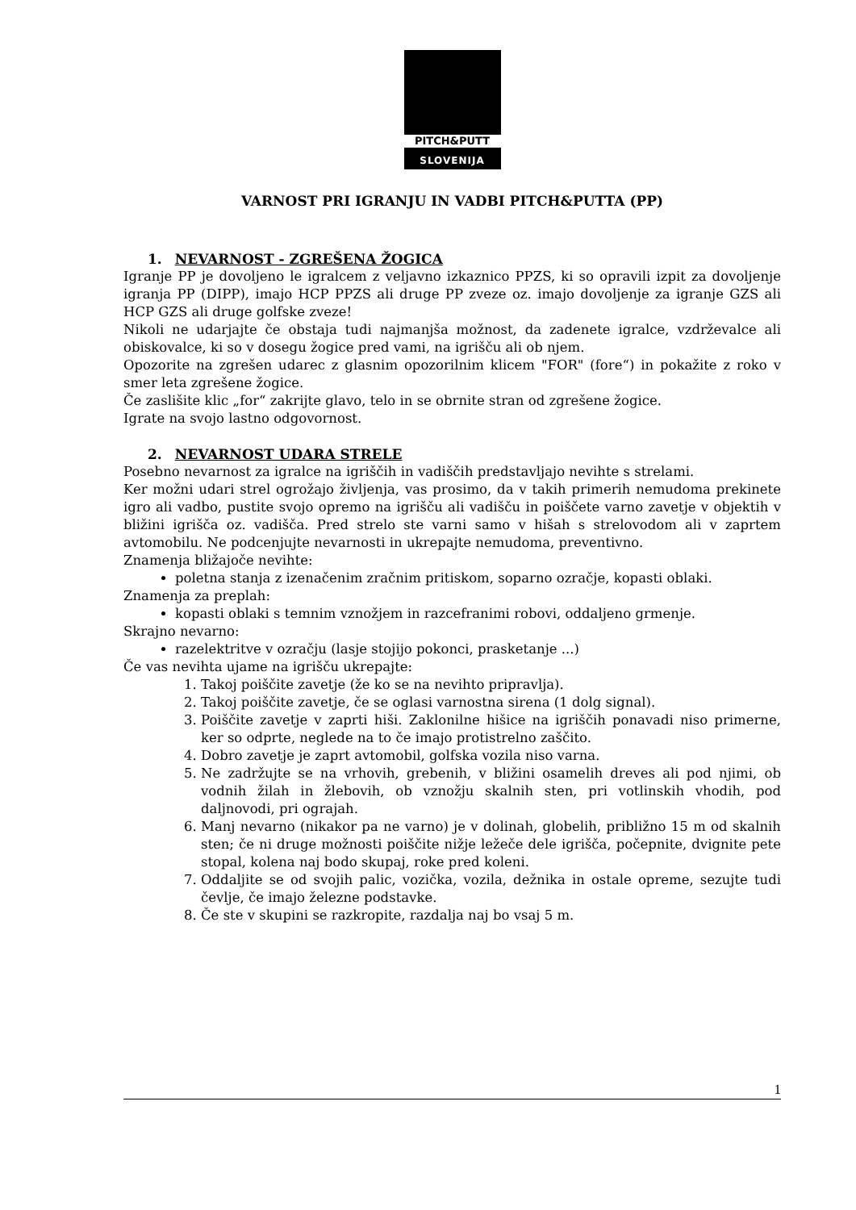PITCH&PUTT
SLOVENIJA
VARNOST PRI IGRANJU IN VADBI PITCH&PUTTA (PP)
1. NEVARNOST - ZGREŠENA ŽOGICA
Igranje PP je dovoljeno le igralcem z veljavno izkaznico PPZS, ki so opravili izpit za dovoljenje igranja PP (DIPP), imajo HCP PPZS ali druge PP zveze oz. imajo dovoljenje za igranje GZS ali HCP GZS ali druge golfske zveze!
Nikoli ne udarjajte če obstaja tudi najmanjša možnost, da zadenete igralce, vzdrževalce ali obiskovalce, ki so v dosegu žogice pred vami, na igrišču ali ob njem.
Opozorite na zgrešen udarec z glasnim opozorilnim klicem "FOR" (fore“) in pokažite z roko v smer leta zgrešene žogice.
Če zaslišite klic „for“ zakrijte glavo, telo in se obrnite stran od zgrešene žogice.
Igrate na svojo lastno odgovornost.
2. NEVARNOST UDARA STRELE
Posebno nevarnost za igralce na igriščih in vadiščih predstavljajo nevihte s strelami.
Ker možni udari strel ogrožajo življenja, vas prosimo, da v takih primerih nemudoma prekinete igro ali vadbo, pustite svojo opremo na igrišču ali vadišču in poiščete varno zavetje v objektih v bližini igrišča oz. vadišča. Pred strelo ste varni samo v hišah s strelovodom ali v zaprtem avtomobilu. Ne podcenjujte nevarnosti in ukrepajte nemudoma, preventivno.
Znamenja bližajoče nevihte:
poletna stanja z izenačenim zračnim pritiskom, soparno ozračje, kopasti oblaki.
Znamenja za preplah:
kopasti oblaki s temnim vznožjem in razcefranimi robovi, oddaljeno grmenje.
Skrajno nevarno:
razelektritve v ozračju (lasje stojijo pokonci, prasketanje ...)
Če vas nevihta ujame na igrišču ukrepajte:
1. Takoj poiščite zavetje (že ko se na nevihto pripravlja).
2. Takoj poiščite zavetje, če se oglasi varnostna sirena (1 dolg signal).
3. Poiščite zavetje v zaprti hiši. Zaklonilne hišice na igriščih ponavadi niso primerne, ker so odprte, neglede na to če imajo protistrelno zaščito.
4. Dobro zavetje je zaprt avtomobil, golfska vozila niso varna.
5. Ne zadržujte se na vrhovih, grebenih, v bližini osamelih dreves ali pod njimi, ob vodnih žilah in žlebovih, ob vznožju skalnih sten, pri votlinskih vhodih, pod daljnovodi, pri ograjah.
6. Manj nevarno (nikakor pa ne varno) je v dolinah, globelih, približno 15 m od skalnih sten; če ni druge možnosti poiščite nižje ležeče dele igrišča, počepnite, dvignite pete stopal, kolena naj bodo skupaj, roke pred koleni.
7. Oddaljite se od svojih palic, vozička, vozila, dežnika in ostale opreme, sezujte tudi čevlje, če imajo železne podstavke.
8. Če ste v skupini se razkropite, razdalja naj bo vsaj 5 m.
1